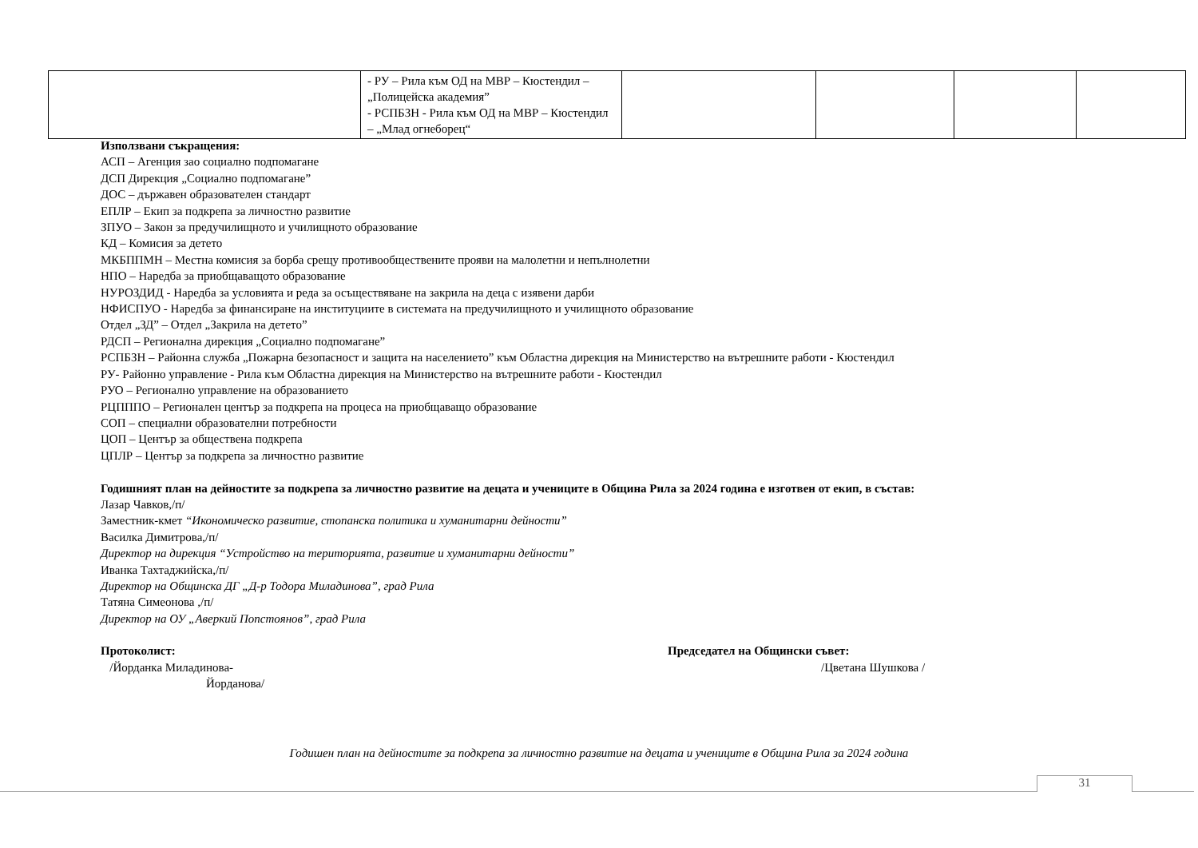| | - РУ – Рила към ОД на МВР – Кюстендил – „Полицейска академия” - РСПБЗН - Рила към ОД на МВР – Кюстендил – „Млад огнеборец“ | | | | |
Използвани съкращения:
АСП – Агенция зао социално подпомагане
ДСП Дирекция „Социално подпомагане”
ДОС – държавен образователен стандарт
ЕПЛР – Екип за подкрепа за личностно развитие
ЗПУО – Закон за предучилищното и училищното образование
КД – Комисия за детето
МКБППМН – Местна комисия за борба срещу противообществените прояви на малолетни и непълнолетни
НПО – Наредба за приобщаващото образование
НУРОЗДИД - Наредба за условията и реда за осъществяване на закрила на деца с изявени дарби
НФИСПУО - Наредба за финансиране на институциите в системата на предучилищното и училищното образование
Отдел „ЗД” – Отдел „Закрила на детето”
РДСП – Регионална дирекция „Социално подпомагане”
РСПБЗН – Районна служба „Пожарна безопасност и защита на населението” към Областна дирекция на Министерство на вътрешните работи - Кюстендил
РУ- Районно управление - Рила към Областна дирекция на Министерство на вътрешните работи - Кюстендил
РУО – Регионално управление на образованието
РЦПППО – Регионален център за подкрепа на процеса на приобщаващо образование
СОП – специални образователни потребности
ЦОП – Център за обществена подкрепа
ЦПЛР – Център за подкрепа за личностно развитие
Годишният план на дейностите за подкрепа за личностно развитие на децата и учениците в Община Рила за 2024 година е изготвен от екип, в състав:
Лазар Чавков,/п/
Заместник-кмет “Икономическо развитие, стопанска политика и хуманитарни дейности”
Василка Димитрова,/п/
Директор на дирекция “Устройство на територията, развитие и хуманитарни дейности”
Иванка Тахтаджийска,/п/
Директор на Общинска ДГ „Д-р Тодора Миладинова”, град Рила
Татяна Симеонова ,/п/
Директор на ОУ „Аверкий Попстоянов”, град Рила
Протоколист:
/Йорданка Миладинова-
Йорданова/
Председател на Общински съвет:
/Цветана Шушкова /
Годишен план на дейностите за подкрепа за личностно развитие на децата и учениците в Община Рила за 2024 година
31